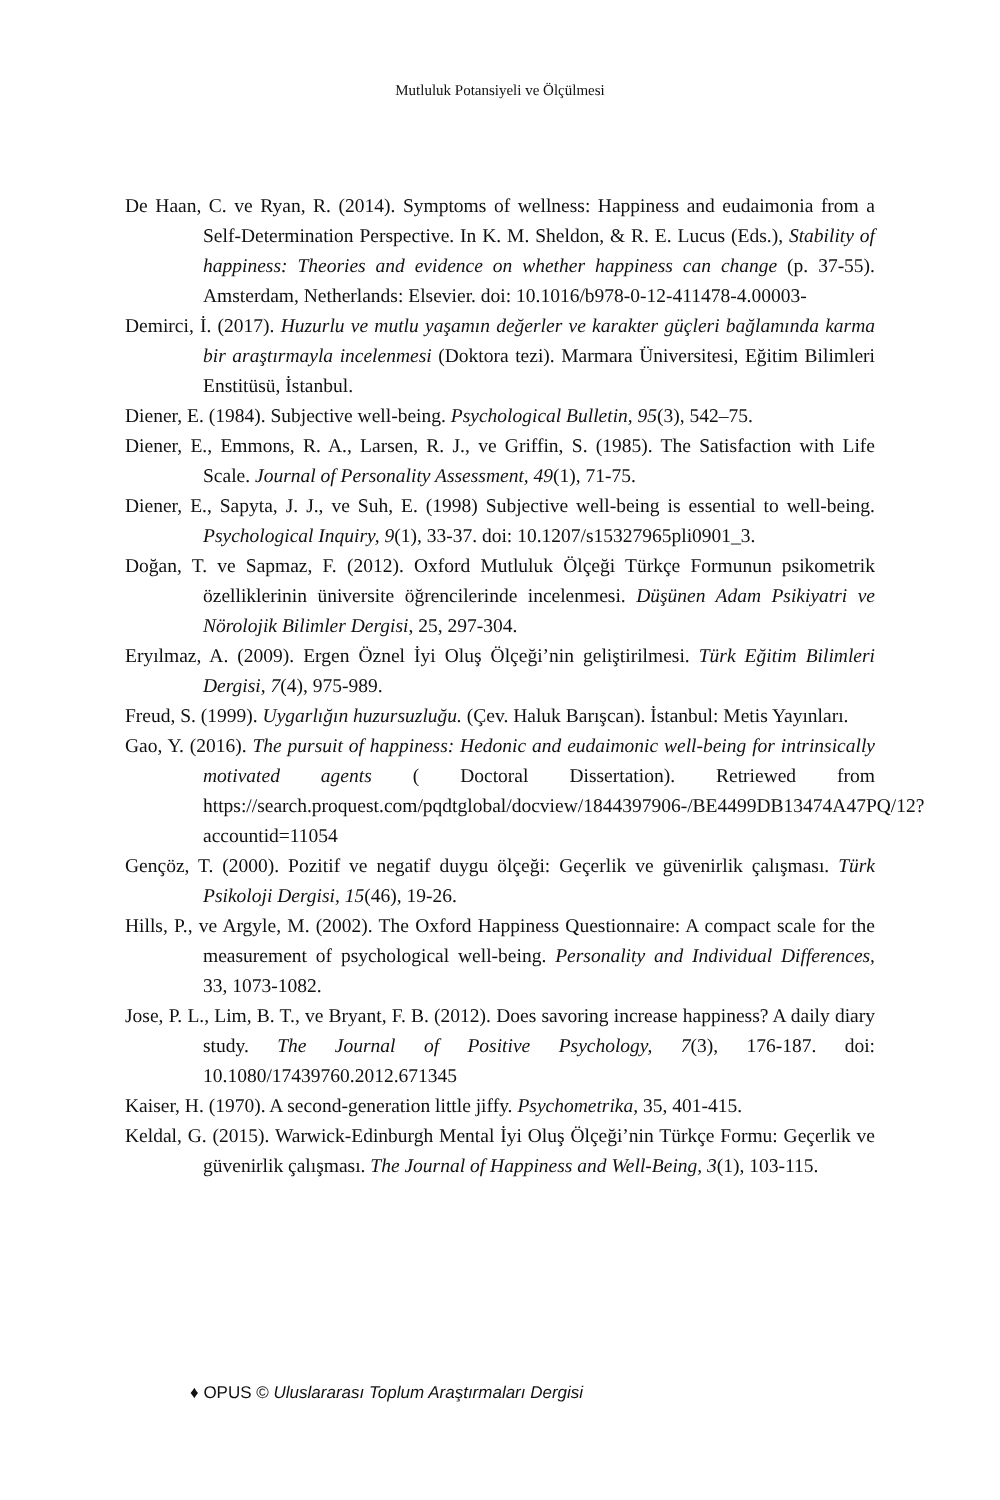Mutluluk Potansiyeli ve Ölçülmesi
De Haan, C. ve Ryan, R. (2014). Symptoms of wellness: Happiness and eudaimonia from a Self-Determination Perspective. In K. M. Sheldon, & R. E. Lucus (Eds.), Stability of happiness: Theories and evidence on whether happiness can change (p. 37-55). Amsterdam, Netherlands: Elsevier. doi: 10.1016/b978-0-12-411478-4.00003-
Demirci, İ. (2017). Huzurlu ve mutlu yaşamın değerler ve karakter güçleri bağlamında karma bir araştırmayla incelenmesi (Doktora tezi). Marmara Üniversitesi, Eğitim Bilimleri Enstitüsü, İstanbul.
Diener, E. (1984). Subjective well-being. Psychological Bulletin, 95(3), 542–75.
Diener, E., Emmons, R. A., Larsen, R. J., ve Griffin, S. (1985). The Satisfaction with Life Scale. Journal of Personality Assessment, 49(1), 71-75.
Diener, E., Sapyta, J. J., ve Suh, E. (1998) Subjective well-being is essential to well-being. Psychological Inquiry, 9(1), 33-37. doi: 10.1207/s15327965pli0901_3.
Doğan, T. ve Sapmaz, F. (2012). Oxford Mutluluk Ölçeği Türkçe Formunun psikometrik özelliklerinin üniversite öğrencilerinde incelenmesi. Düşünen Adam Psikiyatri ve Nörolojik Bilimler Dergisi, 25, 297-304.
Eryılmaz, A. (2009). Ergen Öznel İyi Oluş Ölçeği’nin geliştirilmesi. Türk Eğitim Bilimleri Dergisi, 7(4), 975-989.
Freud, S. (1999). Uygarlığın huzursuzluğu. (Çev. Haluk Barışcan). İstanbul: Metis Yayınları.
Gao, Y. (2016). The pursuit of happiness: Hedonic and eudaimonic well-being for intrinsically motivated agents ( Doctoral Dissertation). Retriewed from https://search.proquest.com/pqdtglobal/docview/1844397906-/BE4499DB13474A47PQ/12?accountid=11054
Gençöz, T. (2000). Pozitif ve negatif duygu ölçeği: Geçerlik ve güvenirlik çalışması. Türk Psikoloji Dergisi, 15(46), 19-26.
Hills, P., ve Argyle, M. (2002). The Oxford Happiness Questionnaire: A compact scale for the measurement of psychological well-being. Personality and Individual Differences, 33, 1073-1082.
Jose, P. L., Lim, B. T., ve Bryant, F. B. (2012). Does savoring increase happiness? A daily diary study. The Journal of Positive Psychology, 7(3), 176-187. doi: 10.1080/17439760.2012.671345
Kaiser, H. (1970). A second-generation little jiffy. Psychometrika, 35, 401-415.
Keldal, G. (2015). Warwick-Edinburgh Mental İyi Oluş Ölçeği’nin Türkçe Formu: Geçerlik ve güvenirlik çalışması. The Journal of Happiness and Well-Being, 3(1), 103-115.
♦ OPUS © Uluslararası Toplum Araştırmaları Dergisi